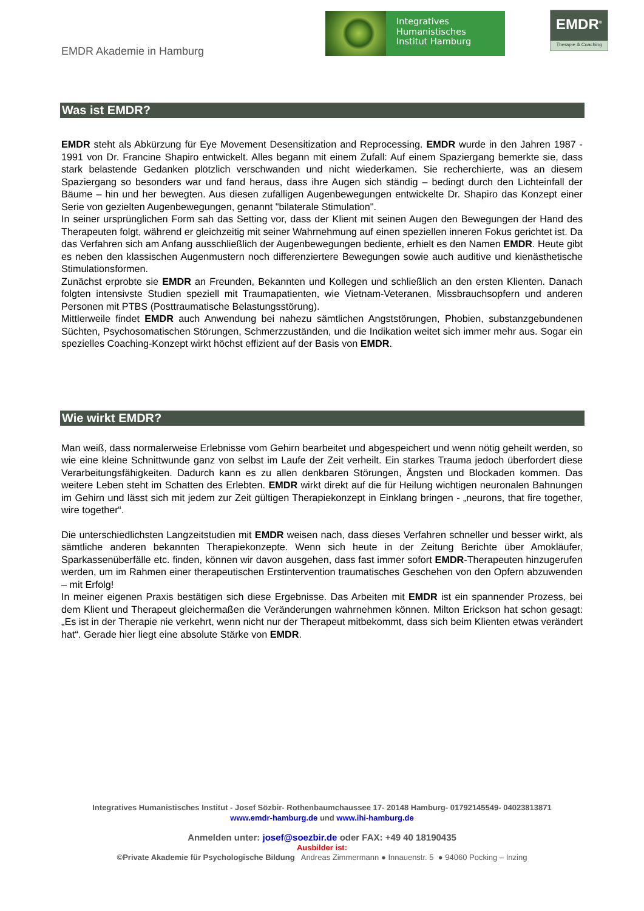EMDR Akademie in Hamburg
Integratives
Humanistisches
Institut Hamburg
EMDR<sup>®</sup>
Therapie & Coaching
Was ist EMDR?
EMDR steht als Abkürzung für Eye Movement Desensitization and Reprocessing. EMDR wurde in den Jahren 1987 - 1991 von Dr. Francine Shapiro entwickelt. Alles begann mit einem Zufall: Auf einem Spaziergang bemerkte sie, dass stark belastende Gedanken plötzlich verschwanden und nicht wiederkamen. Sie recherchierte, was an diesem Spaziergang so besonders war und fand heraus, dass ihre Augen sich ständig – bedingt durch den Lichteinfall der Bäume – hin und her bewegten. Aus diesen zufälligen Augenbewegungen entwickelte Dr. Shapiro das Konzept einer Serie von gezielten Augenbewegungen, genannt "bilaterale Stimulation".
In seiner ursprünglichen Form sah das Setting vor, dass der Klient mit seinen Augen den Bewegungen der Hand des Therapeuten folgt, während er gleichzeitig mit seiner Wahrnehmung auf einen speziellen inneren Fokus gerichtet ist. Da das Verfahren sich am Anfang ausschließlich der Augenbewegungen bediente, erhielt es den Namen EMDR. Heute gibt es neben den klassischen Augenmustern noch differenziertere Bewegungen sowie auch auditive und kienästhetische Stimulationsformen.
Zunächst erprobte sie EMDR an Freunden, Bekannten und Kollegen und schließlich an den ersten Klienten. Danach folgten intensivste Studien speziell mit Traumapatienten, wie Vietnam-Veteranen, Missbrauchsopfern und anderen Personen mit PTBS (Posttraumatische Belastungsstörung).
Mittlerweile findet EMDR auch Anwendung bei nahezu sämtlichen Angststörungen, Phobien, substanzgebundenen Süchten, Psychosomatischen Störungen, Schmerzzuständen, und die Indikation weitet sich immer mehr aus. Sogar ein spezielles Coaching-Konzept wirkt höchst effizient auf der Basis von EMDR.
Wie wirkt EMDR?
Man weiß, dass normalerweise Erlebnisse vom Gehirn bearbeitet und abgespeichert und wenn nötig geheilt werden, so wie eine kleine Schnittwunde ganz von selbst im Laufe der Zeit verheilt. Ein starkes Trauma jedoch überfordert diese Verarbeitungsfähigkeiten. Dadurch kann es zu allen denkbaren Störungen, Ängsten und Blockaden kommen. Das weitere Leben steht im Schatten des Erlebten. EMDR wirkt direkt auf die für Heilung wichtigen neuronalen Bahnungen im Gehirn und lässt sich mit jedem zur Zeit gültigen Therapiekonzept in Einklang bringen - „neurons, that fire together, wire together“.
Die unterschiedlichsten Langzeitstudien mit EMDR weisen nach, dass dieses Verfahren schneller und besser wirkt, als sämtliche anderen bekannten Therapiekonzepte. Wenn sich heute in der Zeitung Berichte über Amokläufer, Sparkassenüberfälle etc. finden, können wir davon ausgehen, dass fast immer sofort EMDR-Therapeuten hinzugerufen werden, um im Rahmen einer therapeutischen Erstintervention traumatisches Geschehen von den Opfern abzuwenden – mit Erfolg!
In meiner eigenen Praxis bestätigen sich diese Ergebnisse. Das Arbeiten mit EMDR ist ein spannender Prozess, bei dem Klient und Therapeut gleichermaßen die Veränderungen wahrnehmen können. Milton Erickson hat schon gesagt: „Es ist in der Therapie nie verkehrt, wenn nicht nur der Therapeut mitbekommt, dass sich beim Klienten etwas verändert hat“. Gerade hier liegt eine absolute Stärke von EMDR.
Integratives Humanistisches Institut - Josef Sözbir- Rothenbaumchaussee 17- 20148 Hamburg- 01792145549- 04023813871
www.emdr-hamburg.de und www.ihi-hamburg.de
Anmelden unter: josef@soezbir.de oder FAX: +49 40 18190435
Ausbilder ist:
©Private Akademie für Psychologische Bildung Andreas Zimmermann ● Innauenstr. 5 ● 94060 Pocking – Inzing